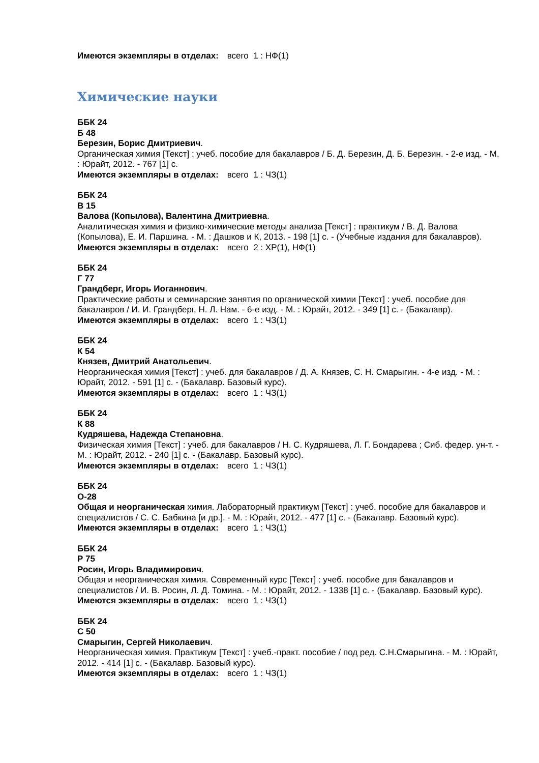Имеются экземпляры в отделах: всего 1 : НФ(1)
Химические науки
ББК 24
Б 48
Березин, Борис Дмитриевич.
Органическая химия [Текст] : учеб. пособие для бакалавров / Б. Д. Березин, Д. Б. Березин. - 2-е изд. - М. : Юрайт, 2012. - 767 [1] с.
Имеются экземпляры в отделах: всего 1 : ЧЗ(1)
ББК 24
В 15
Валова (Копылова), Валентина Дмитриевна.
Аналитическая химия и физико-химические методы анализа [Текст] : практикум / В. Д. Валова (Копылова), Е. И. Паршина. - М. : Дашков и К, 2013. - 198 [1] с. - (Учебные издания для бакалавров).
Имеются экземпляры в отделах: всего 2 : ХР(1), НФ(1)
ББК 24
Г 77
Грандберг, Игорь Иоганнович.
Практические работы и семинарские занятия по органической химии [Текст] : учеб. пособие для бакалавров / И. И. Грандберг, Н. Л. Нам. - 6-е изд. - М. : Юрайт, 2012. - 349 [1] с. - (Бакалавр).
Имеются экземпляры в отделах: всего 1 : ЧЗ(1)
ББК 24
К 54
Князев, Дмитрий Анатольевич.
Неорганическая химия [Текст] : учеб. для бакалавров / Д. А. Князев, С. Н. Смарыгин. - 4-е изд. - М. : Юрайт, 2012. - 591 [1] с. - (Бакалавр. Базовый курс).
Имеются экземпляры в отделах: всего 1 : ЧЗ(1)
ББК 24
К 88
Кудряшева, Надежда Степановна.
Физическая химия [Текст] : учеб. для бакалавров / Н. С. Кудряшева, Л. Г. Бондарева ; Сиб. федер. ун-т. - М. : Юрайт, 2012. - 240 [1] с. - (Бакалавр. Базовый курс).
Имеются экземпляры в отделах: всего 1 : ЧЗ(1)
ББК 24
О-28
Общая и неорганическая химия. Лабораторный практикум [Текст] : учеб. пособие для бакалавров и специалистов / С. С. Бабкина [и др.]. - М. : Юрайт, 2012. - 477 [1] с. - (Бакалавр. Базовый курс).
Имеются экземпляры в отделах: всего 1 : ЧЗ(1)
ББК 24
Р 75
Росин, Игорь Владимирович.
Общая и неорганическая химия. Современный курс [Текст] : учеб. пособие для бакалавров и специалистов / И. В. Росин, Л. Д. Томина. - М. : Юрайт, 2012. - 1338 [1] с. - (Бакалавр. Базовый курс).
Имеются экземпляры в отделах: всего 1 : ЧЗ(1)
ББК 24
С 50
Смарыгин, Сергей Николаевич.
Неорганическая химия. Практикум [Текст] : учеб.-практ. пособие / под ред. С.Н.Смарыгина. - М. : Юрайт, 2012. - 414 [1] с. - (Бакалавр. Базовый курс).
Имеются экземпляры в отделах: всего 1 : ЧЗ(1)